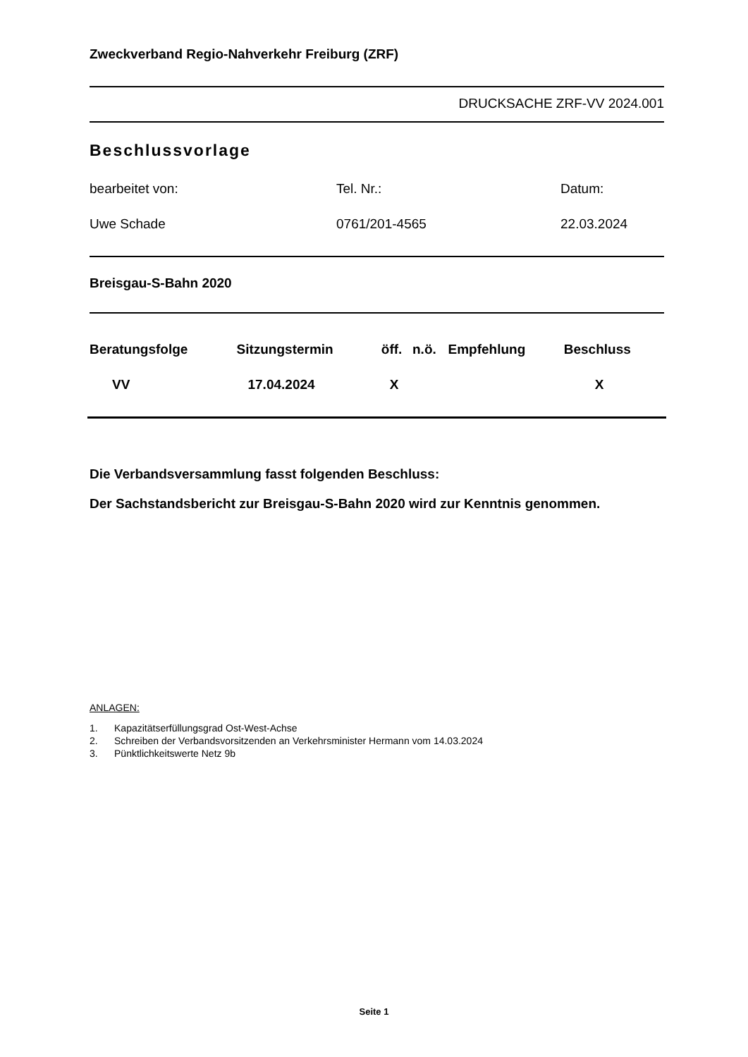Zweckverband Regio-Nahverkehr Freiburg (ZRF)
DRUCKSACHE ZRF-VV 2024.001
Beschlussvorlage
| bearbeitet von: | Tel. Nr.: | Datum: |
| Uwe Schade | 0761/201-4565 | 22.03.2024 |
Breisgau-S-Bahn 2020
| Beratungsfolge | Sitzungstermin | öff. | n.ö. | Empfehlung | Beschluss |
| --- | --- | --- | --- | --- | --- |
| VV | 17.04.2024 | X | | | X |
Die Verbandsversammlung fasst folgenden Beschluss:
Der Sachstandsbericht zur Breisgau-S-Bahn 2020 wird zur Kenntnis genommen.
ANLAGEN:
1. Kapazitätserfüllungsgrad Ost-West-Achse
2. Schreiben der Verbandsvorsitzenden an Verkehrsminister Hermann vom 14.03.2024
3. Pünktlichkeitswerte Netz 9b
Seite 1